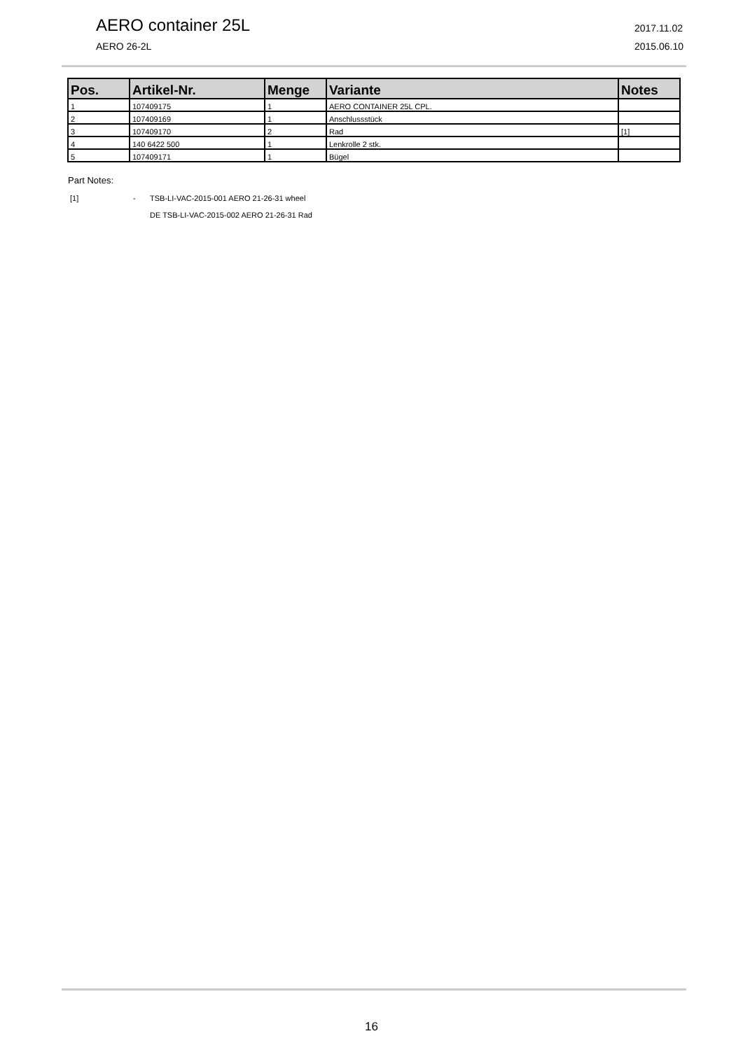AERO container 25L
AERO 26-2L
2017.11.02
2015.06.10
| Pos. | Artikel-Nr. | Menge | Variante | Notes |
| --- | --- | --- | --- | --- |
| 1 | 107409175 | 1 | AERO CONTAINER 25L CPL. | |
| 2 | 107409169 | 1 | Anschlussstück | |
| 3 | 107409170 | 2 | Rad | [1] |
| 4 | 140 6422 500 | 1 | Lenkrolle 2 stk. | |
| 5 | 107409171 | 1 | Bügel | |
Part Notes:
[1] - TSB-LI-VAC-2015-001 AERO 21-26-31 wheel
DE TSB-LI-VAC-2015-002 AERO 21-26-31 Rad
16